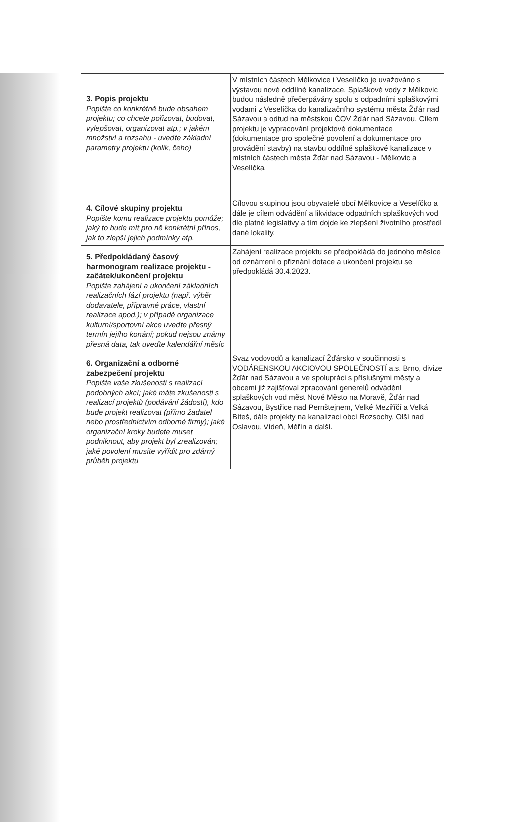| 3. Popis projektu Popište co konkrétně bude obsahem projektu; co chcete pořizovat, budovat, vylepšovat, organizovat atp.; v jakém množství a rozsahu - uveďte základní parametry projektu (kolik, čeho) | V místních částech Mělkovice i Veselíčko je uvažováno s výstavou nové oddílné kanalizace. Splaškové vody z Mělkovic budou následně přečerpávány spolu s odpadními splaškovými vodami z Veselíčka do kanalizačního systému města Žďár nad Sázavou a odtud na městskou ČOV Žďár nad Sázavou. Cílem projektu je vypracování projektové dokumentace (dokumentace pro společné povolení a dokumentace pro provádění stavby) na stavbu oddílné splaškové kanalizace v místních částech města Žďár nad Sázavou - Mělkovic a Veselíčka. |
| 4. Cílové skupiny projektu Popište komu realizace projektu pomůže; jaký to bude mít pro ně konkrétní přínos, jak to zlepší jejich podmínky atp. | Cílovou skupinou jsou obyvatelé obcí Mělkovice a Veselíčko a dále je cílem odvádění a likvidace odpadních splaškových vod dle platné legislativy a tím dojde ke zlepšení životního prostředí dané lokality. |
| 5. Předpokládaný časový harmonogram realizace projektu - začátek/ukončení projektu Popište zahájení a ukončení základních realizačních fází projektu (např. výběr dodavatele, přípravné práce, vlastní realizace apod.); v případě organizace kulturní/sportovní akce uveďte přesný termín jejího konání; pokud nejsou známy přesná data, tak uveďte kalendářní měsíc | Zahájení realizace projektu se předpokládá do jednoho měsíce od oznámení o přiznání dotace a ukončení projektu se předpokládá 30.4.2023. |
| 6. Organizační a odborné zabezpečení projektu Popište vaše zkušenosti s realizací podobných akcí; jaké máte zkušenosti s realizací projektů (podávání žádostí), kdo bude projekt realizovat (přímo žadatel nebo prostřednictvím odborné firmy); jaké organizační kroky budete muset podniknout, aby projekt byl zrealizován; jaké povolení musíte vyřídit pro zdárný průběh projektu | Svaz vodovodů a kanalizací Žďársko v součinnosti s VODÁRENSKOU AKCIOVOU SPOLEČNOSTÍ a.s. Brno, divize Žďár nad Sázavou a ve spolupráci s příslušnými městy a obcemi již zajišťoval zpracování generelů odvádění splaškových vod měst Nové Město na Moravě, Žďár nad Sázavou, Bystřice nad Pernštejnem, Velké Meziříčí a Velká Bíteš, dále projekty na kanalizaci obcí Rozsochy, Olší nad Oslavou, Vídeň, Měřín a další. |